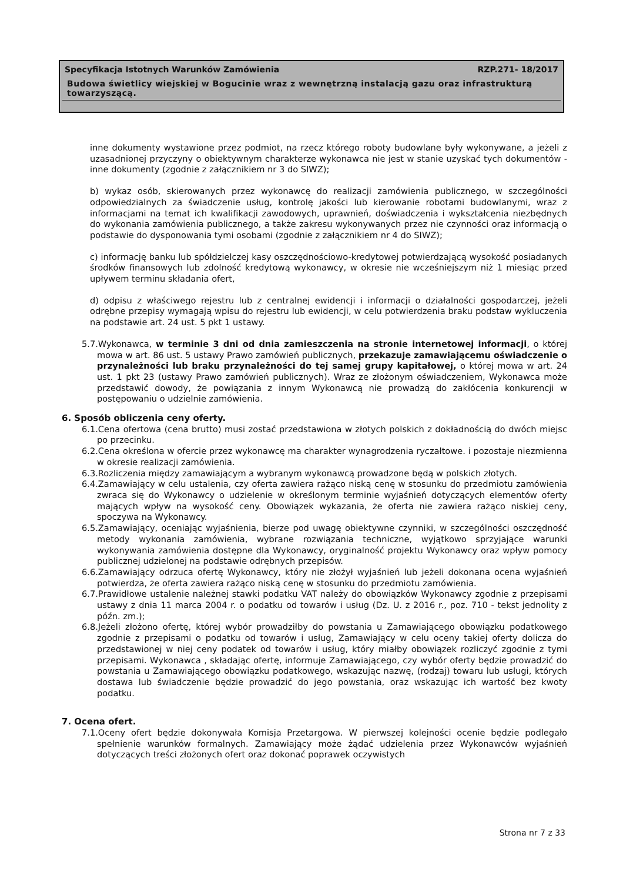Specyfikacja Istotnych Warunków Zamówienia RZP.271- 18/2017
Budowa świetlicy wiejskiej w Bogucinie wraz z wewnętrzną instalacją gazu oraz infrastrukturą towarzyszącą.
inne dokumenty wystawione przez podmiot, na rzecz którego roboty budowlane były wykonywane, a jeżeli z uzasadnionej przyczyny o obiektywnym charakterze wykonawca nie jest w stanie uzyskać tych dokumentów - inne dokumenty (zgodnie z załącznikiem nr 3 do SIWZ);
b) wykaz osób, skierowanych przez wykonawcę do realizacji zamówienia publicznego, w szczególności odpowiedzialnych za świadczenie usług, kontrolę jakości lub kierowanie robotami budowlanymi, wraz z informacjami na temat ich kwalifikacji zawodowych, uprawnień, doświadczenia i wykształcenia niezbędnych do wykonania zamówienia publicznego, a także zakresu wykonywanych przez nie czynności oraz informacją o podstawie do dysponowania tymi osobami (zgodnie z załącznikiem nr 4 do SIWZ);
c) informację banku lub spółdzielczej kasy oszczędnościowo-kredytowej potwierdzającą wysokość posiadanych środków finansowych lub zdolność kredytową wykonawcy, w okresie nie wcześniejszym niż 1 miesiąc przed upływem terminu składania ofert,
d) odpisu z właściwego rejestru lub z centralnej ewidencji i informacji o działalności gospodarczej, jeżeli odrębne przepisy wymagają wpisu do rejestru lub ewidencji, w celu potwierdzenia braku podstaw wykluczenia na podstawie art. 24 ust. 5 pkt 1 ustawy.
5.7.Wykonawca, w terminie 3 dni od dnia zamieszczenia na stronie internetowej informacji, o której mowa w art. 86 ust. 5 ustawy Prawo zamówień publicznych, przekazuje zamawiającemu oświadczenie o przynależności lub braku przynależności do tej samej grupy kapitałowej, o której mowa w art. 24 ust. 1 pkt 23 (ustawy Prawo zamówień publicznych). Wraz ze złożonym oświadczeniem, Wykonawca może przedstawić dowody, że powiązania z innym Wykonawcą nie prowadzą do zakłócenia konkurencji w postępowaniu o udzielnie zamówienia.
6. Sposób obliczenia ceny oferty.
6.1.Cena ofertowa (cena brutto) musi zostać przedstawiona w złotych polskich z dokładnością do dwóch miejsc po przecinku.
6.2.Cena określona w ofercie przez wykonawcę ma charakter wynagrodzenia ryczałtowe. i pozostaje niezmienna w okresie realizacji zamówienia.
6.3.Rozliczenia między zamawiającym a wybranym wykonawcą prowadzone będą w polskich złotych.
6.4.Zamawiający w celu ustalenia, czy oferta zawiera rażąco niską cenę w stosunku do przedmiotu zamówienia zwraca się do Wykonawcy o udzielenie w określonym terminie wyjaśnień dotyczących elementów oferty mających wpływ na wysokość ceny. Obowiązek wykazania, że oferta nie zawiera rażąco niskiej ceny, spoczywa na Wykonawcy.
6.5.Zamawiający, oceniając wyjaśnienia, bierze pod uwagę obiektywne czynniki, w szczególności oszczędność metody wykonania zamówienia, wybrane rozwiązania techniczne, wyjątkowo sprzyjające warunki wykonywania zamówienia dostępne dla Wykonawcy, oryginalność projektu Wykonawcy oraz wpływ pomocy publicznej udzielonej na podstawie odrębnych przepisów.
6.6.Zamawiający odrzuca ofertę Wykonawcy, który nie złożył wyjaśnień lub jeżeli dokonana ocena wyjaśnień potwierdza, że oferta zawiera rażąco niską cenę w stosunku do przedmiotu zamówienia.
6.7.Prawidłowe ustalenie należnej stawki podatku VAT należy do obowiązków Wykonawcy zgodnie z przepisami ustawy z dnia 11 marca 2004 r. o podatku od towarów i usług (Dz. U. z 2016 r., poz. 710 - tekst jednolity z późn. zm.);
6.8.Jeżeli złożono ofertę, której wybór prowadziłby do powstania u Zamawiającego obowiązku podatkowego zgodnie z przepisami o podatku od towarów i usług, Zamawiający w celu oceny takiej oferty dolicza do przedstawionej w niej ceny podatek od towarów i usług, który miałby obowiązek rozliczyć zgodnie z tymi przepisami. Wykonawca , składając ofertę, informuje Zamawiającego, czy wybór oferty będzie prowadzić do powstania u Zamawiającego obowiązku podatkowego, wskazując nazwę, (rodzaj) towaru lub usługi, których dostawa lub świadczenie będzie prowadzić do jego powstania, oraz wskazując ich wartość bez kwoty podatku.
7. Ocena ofert.
7.1.Oceny ofert będzie dokonywała Komisja Przetargowa. W pierwszej kolejności ocenie będzie podlegało spełnienie warunków formalnych. Zamawiający może żądać udzielenia przez Wykonawców wyjaśnień dotyczących treści złożonych ofert oraz dokonać poprawek oczywistych
Strona nr 7 z 33